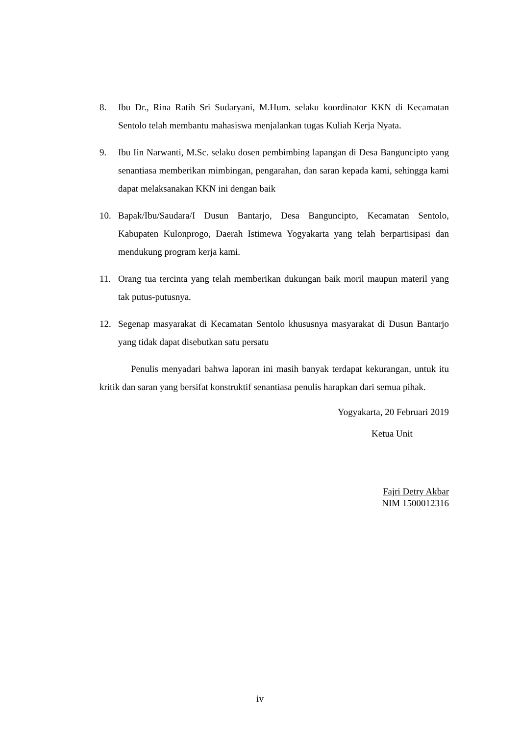8. Ibu Dr., Rina Ratih Sri Sudaryani, M.Hum. selaku koordinator KKN di Kecamatan Sentolo telah membantu mahasiswa menjalankan tugas Kuliah Kerja Nyata.
9. Ibu Iin Narwanti, M.Sc. selaku dosen pembimbing lapangan di Desa Banguncipto yang senantiasa memberikan mimbingan, pengarahan, dan saran kepada kami, sehingga kami dapat melaksanakan KKN ini dengan baik
10. Bapak/Ibu/Saudara/I Dusun Bantarjo, Desa Banguncipto, Kecamatan Sentolo, Kabupaten Kulonprogo, Daerah Istimewa Yogyakarta yang telah berpartisipasi dan mendukung program kerja kami.
11. Orang tua tercinta yang telah memberikan dukungan baik moril maupun materil yang tak putus-putusnya.
12. Segenap masyarakat di Kecamatan Sentolo khususnya masyarakat di Dusun Bantarjo yang tidak dapat disebutkan satu persatu
Penulis menyadari bahwa laporan ini masih banyak terdapat kekurangan, untuk itu kritik dan saran yang bersifat konstruktif senantiasa penulis harapkan dari semua pihak.
Yogyakarta, 20 Februari 2019
Ketua Unit
Fajri Detry Akbar
NIM 1500012316
iv